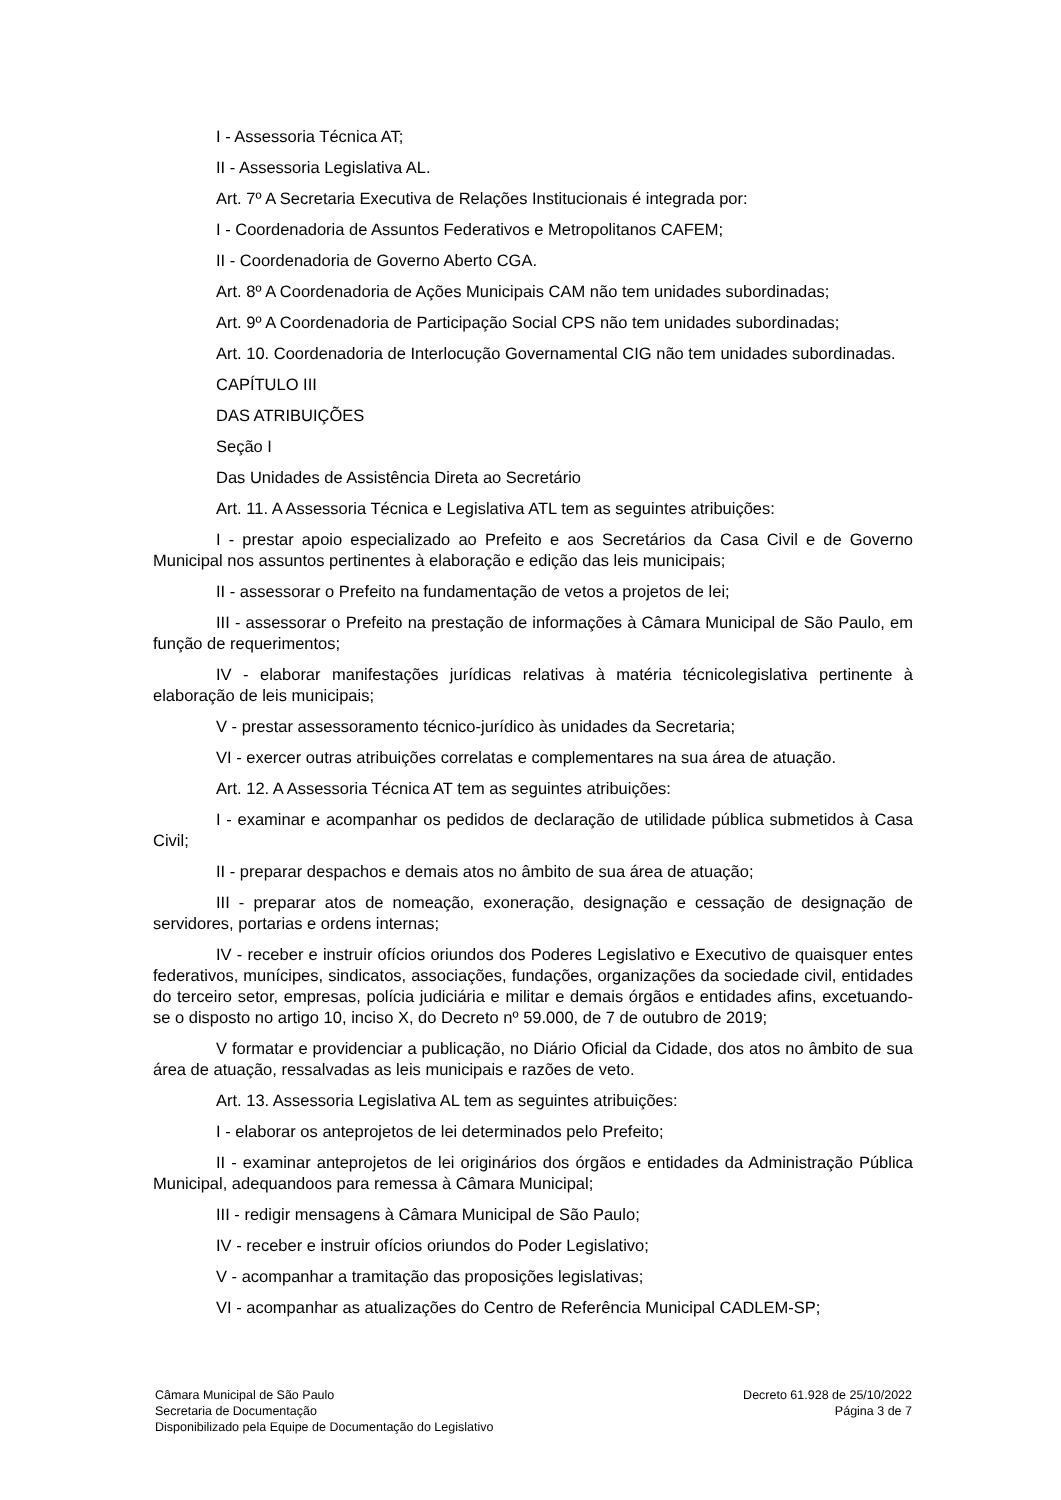I - Assessoria Técnica AT;
II - Assessoria Legislativa AL.
Art. 7º A Secretaria Executiva de Relações Institucionais é integrada por:
I - Coordenadoria de Assuntos Federativos e Metropolitanos CAFEM;
II - Coordenadoria de Governo Aberto CGA.
Art. 8º A Coordenadoria de Ações Municipais CAM não tem unidades subordinadas;
Art. 9º A Coordenadoria de Participação Social CPS não tem unidades subordinadas;
Art. 10. Coordenadoria de Interlocução Governamental CIG não tem unidades subordinadas.
CAPÍTULO III
DAS ATRIBUIÇÕES
Seção I
Das Unidades de Assistência Direta ao Secretário
Art. 11. A Assessoria Técnica e Legislativa ATL tem as seguintes atribuições:
I - prestar apoio especializado ao Prefeito e aos Secretários da Casa Civil e de Governo Municipal nos assuntos pertinentes à elaboração e edição das leis municipais;
II - assessorar o Prefeito na fundamentação de vetos a projetos de lei;
III - assessorar o Prefeito na prestação de informações à Câmara Municipal de São Paulo, em função de requerimentos;
IV - elaborar manifestações jurídicas relativas à matéria técnicolegislativa pertinente à elaboração de leis municipais;
V - prestar assessoramento técnico-jurídico às unidades da Secretaria;
VI - exercer outras atribuições correlatas e complementares na sua área de atuação.
Art. 12. A Assessoria Técnica AT tem as seguintes atribuições:
I - examinar e acompanhar os pedidos de declaração de utilidade pública submetidos à Casa Civil;
II - preparar despachos e demais atos no âmbito de sua área de atuação;
III - preparar atos de nomeação, exoneração, designação e cessação de designação de servidores, portarias e ordens internas;
IV - receber e instruir ofícios oriundos dos Poderes Legislativo e Executivo de quaisquer entes federativos, munícipes, sindicatos, associações, fundações, organizações da sociedade civil, entidades do terceiro setor, empresas, polícia judiciária e militar e demais órgãos e entidades afins, excetuando-se o disposto no artigo 10, inciso X, do Decreto nº 59.000, de 7 de outubro de 2019;
V formatar e providenciar a publicação, no Diário Oficial da Cidade, dos atos no âmbito de sua área de atuação, ressalvadas as leis municipais e razões de veto.
Art. 13. Assessoria Legislativa AL tem as seguintes atribuições:
I - elaborar os anteprojetos de lei determinados pelo Prefeito;
II - examinar anteprojetos de lei originários dos órgãos e entidades da Administração Pública Municipal, adequandoos para remessa à Câmara Municipal;
III - redigir mensagens à Câmara Municipal de São Paulo;
IV - receber e instruir ofícios oriundos do Poder Legislativo;
V - acompanhar a tramitação das proposições legislativas;
VI - acompanhar as atualizações do Centro de Referência Municipal CADLEM-SP;
Câmara Municipal de São Paulo
Secretaria de Documentação
Disponibilizado pela Equipe de Documentação do Legislativo
Decreto 61.928 de 25/10/2022
Página 3 de 7